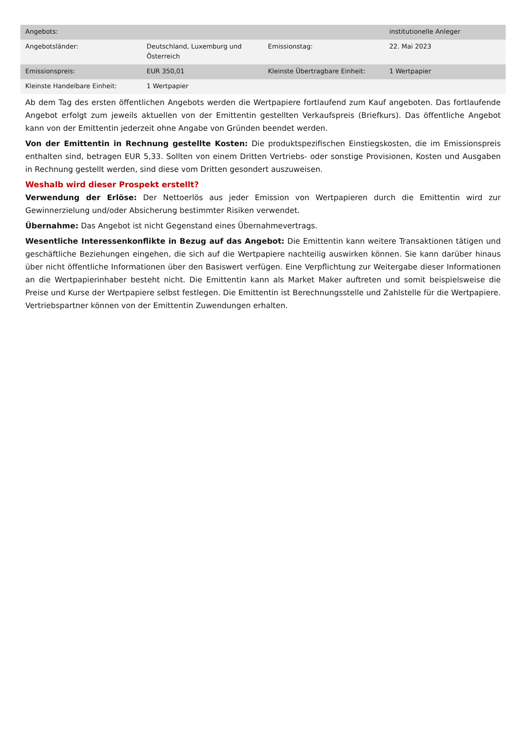| Angebots: | | | institutionelle Anleger |
| Angebotsländer: | Deutschland, Luxemburg und Österreich | Emissionstag: | 22. Mai 2023 |
| Emissionspreis: | EUR 350,01 | Kleinste Übertragbare Einheit: | 1 Wertpapier |
| Kleinste Handelbare Einheit: | 1 Wertpapier | | |
Ab dem Tag des ersten öffentlichen Angebots werden die Wertpapiere fortlaufend zum Kauf angeboten. Das fortlaufende Angebot erfolgt zum jeweils aktuellen von der Emittentin gestellten Verkaufspreis (Briefkurs). Das öffentliche Angebot kann von der Emittentin jederzeit ohne Angabe von Gründen beendet werden.
Von der Emittentin in Rechnung gestellte Kosten: Die produktspezifischen Einstiegskosten, die im Emissionspreis enthalten sind, betragen EUR 5,33. Sollten von einem Dritten Vertriebs- oder sonstige Provisionen, Kosten und Ausgaben in Rechnung gestellt werden, sind diese vom Dritten gesondert auszuweisen.
Weshalb wird dieser Prospekt erstellt?
Verwendung der Erlöse: Der Nettoerlös aus jeder Emission von Wertpapieren durch die Emittentin wird zur Gewinnerzielung und/oder Absicherung bestimmter Risiken verwendet.
Übernahme: Das Angebot ist nicht Gegenstand eines Übernahmevertrags.
Wesentliche Interessenkonflikte in Bezug auf das Angebot: Die Emittentin kann weitere Transaktionen tätigen und geschäftliche Beziehungen eingehen, die sich auf die Wertpapiere nachteilig auswirken können. Sie kann darüber hinaus über nicht öffentliche Informationen über den Basiswert verfügen. Eine Verpflichtung zur Weitergabe dieser Informationen an die Wertpapierinhaber besteht nicht. Die Emittentin kann als Market Maker auftreten und somit beispielsweise die Preise und Kurse der Wertpapiere selbst festlegen. Die Emittentin ist Berechnungsstelle und Zahlstelle für die Wertpapiere. Vertriebspartner können von der Emittentin Zuwendungen erhalten.